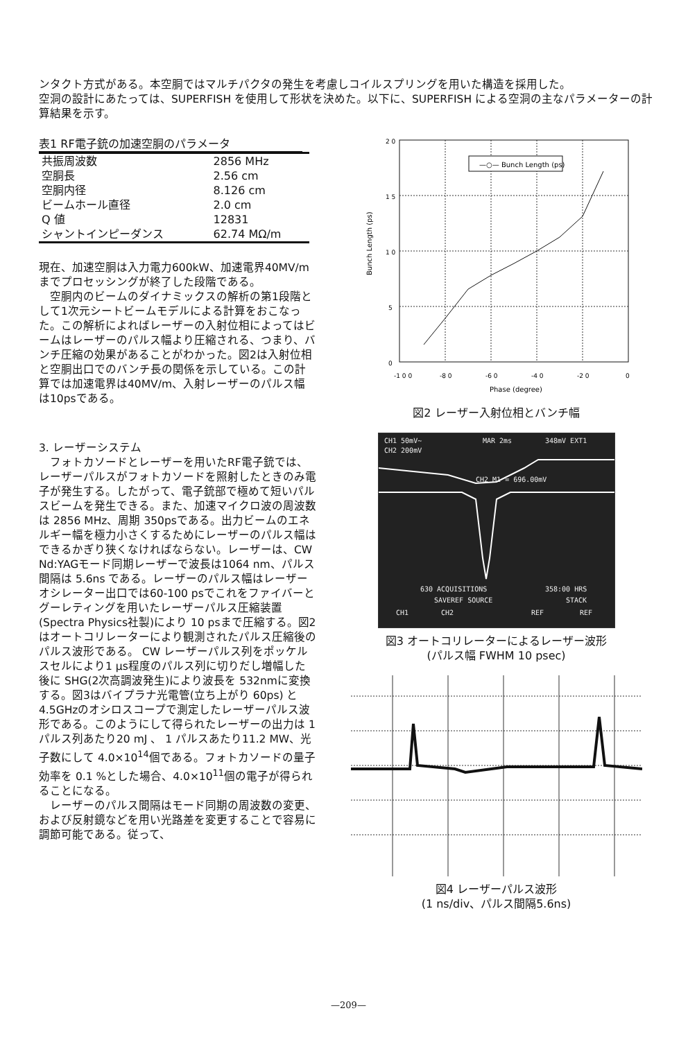ンタクト方式がある。本空胴ではマルチパクタの発生を考慮しコイルスプリングを用いた構造を採用した。
空洞の設計にあたっては、SUPERFISH を使用して形状を決めた。以下に、SUPERFISH による空洞の主なパラメーターの計算結果を示す。
表1 RF電子銃の加速空胴のパラメータ
| 共振周波数 | 2856 MHz |
| 空胴長 | 2.56 cm |
| 空胴内径 | 8.126 cm |
| ビームホール直径 | 2.0 cm |
| Q 値 | 12831 |
| シャントインピーダンス | 62.74 MΩ/m |
現在、加速空胴は入力電力600kW、加速電界40MV/mまでプロセッシングが終了した段階である。
　空胴内のビームのダイナミックスの解析の第1段階として1次元シートビームモデルによる計算をおこなった。この解析によればレーザーの入射位相によってはビームはレーザーのパルス幅より圧縮される、つまり、バンチ圧縮の効果があることがわかった。図2は入射位相と空胴出口でのバンチ長の関係を示している。この計算では加速電界は40MV/m、入射レーザーのパルス幅は10psである。
3. レーザーシステム
　フォトカソードとレーザーを用いたRF電子銃では、レーザーパルスがフォトカソードを照射したときのみ電子が発生する。したがって、電子銃部で極めて短いパルスビームを発生できる。また、加速マイクロ波の周波数は 2856 MHz、周期 350psである。出力ビームのエネルギー幅を極力小さくするためにレーザーのパルス幅はできるかぎり狭くなければならない。レーザーは、CW Nd:YAGモード同期レーザーで波長は1064 nm、パルス間隔は 5.6ns である。レーザーのパルス幅はレーザーオシレーター出口では60-100 psでこれをファイバーとグーレティングを用いたレーザーパルス圧縮装置(Spectra Physics社製)により 10 psまで圧縮する。図2はオートコリレーターにより観測されたパルス圧縮後のパルス波形である。 CW レーザーパルス列をポッケルスセルにより1 μs程度のパルス列に切りだし増幅した後に SHG(2次高調波発生)により波長を 532nmに変換する。図3はバイプラナ光電管(立ち上がり 60ps) と4.5GHzのオシロスコープで測定したレーザーパルス波形である。このようにして得られたレーザーの出力は 1 パルス列あたり20 mJ 、 1 パルスあたり11.2 MW、光子数にして 4.0×10<sup>14</sup>個である。フォトカソードの量子効率を 0.1 %とした場合、4.0×10<sup>11</sup>個の電子が得られることになる。
　レーザーのパルス間隔はモード同期の周波数の変更、および反射鏡などを用い光路差を変更することで容易に調節可能である。従って、
—○— Bunch Length (ps)
2 0
1 5
1 0
5
0
-1 0 0
-8 0
-6 0
-4 0
-2 0
0
Phase (degree)
Bunch Length (ps)
図2 レーザー入射位相とバンチ幅
CH1 50mV~
MAR 2ms
348mV EXT1
CH2 200mV
CH2 M1 = 696.00mV
630 ACQUISITIONS
358:00 HRS
SAVEREF SOURCE
STACK
CH1
CH2
REF
REF
図3 オートコリレーターによるレーザー波形
(パルス幅 FWHM 10 psec)
図4 レーザーパルス波形
(1 ns/div、パルス間隔5.6ns)
—209—